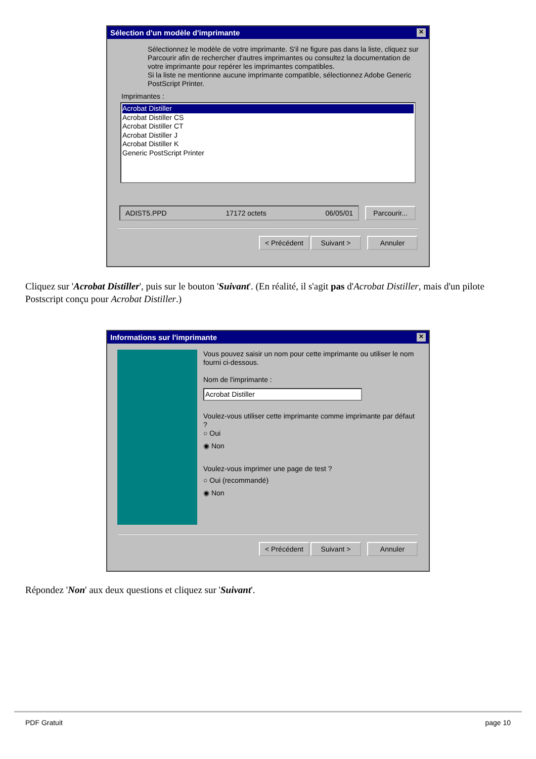Sélection d'un modèle d'imprimante ✕
Sélectionnez le modèle de votre imprimante. S'il ne figure pas dans la liste, cliquez sur Parcourir afin de rechercher d'autres imprimantes ou consultez la documentation de votre imprimante pour repérer les imprimantes compatibles.
Si la liste ne mentionne aucune imprimante compatible, sélectionnez Adobe Generic PostScript Printer.
Imprimantes :
Acrobat Distiller
Acrobat Distiller CS
Acrobat Distiller CT
Acrobat Distiller J
Acrobat Distiller K
Generic PostScript Printer
ADIST5.PPD 17172 octets 06/05/01
Parcourir...
< Précédent Suivant > Annuler
Cliquez sur 'Acrobat Distiller', puis sur le bouton 'Suivant'. (En réalité, il s'agit pas d'Acrobat Distiller, mais d'un pilote Postscript conçu pour Acrobat Distiller.)
Informations sur l'imprimante ✕
Vous pouvez saisir un nom pour cette imprimante ou utiliser le nom fourni ci-dessous.
Nom de l'imprimante :
Acrobat Distiller
Voulez-vous utiliser cette imprimante comme imprimante par défaut ?
○ Oui
◉ Non
Voulez-vous imprimer une page de test ?
○ Oui (recommandé)
◉ Non
< Précédent Suivant > Annuler
Répondez 'Non' aux deux questions et cliquez sur 'Suivant'.
PDF Gratuit page 10